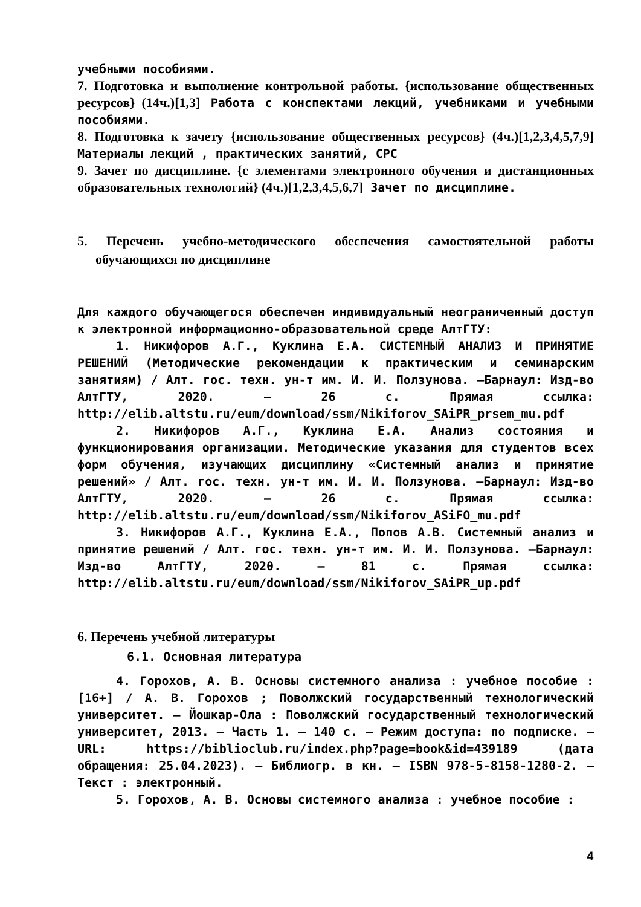учебными пособиями.
7. Подготовка и выполнение контрольной работы. {использование общественных ресурсов} (14ч.)[1,3] Работа с конспектами лекций, учебниками и учебными пособиями.
8. Подготовка к зачету {использование общественных ресурсов} (4ч.)[1,2,3,4,5,7,9] Материалы лекций , практических занятий, СРС
9. Зачет по дисциплине. {с элементами электронного обучения и дистанционных образовательных технологий} (4ч.)[1,2,3,4,5,6,7] Зачет по дисциплине.
5. Перечень учебно-методического обеспечения самостоятельной работы обучающихся по дисциплине
Для каждого обучающегося обеспечен индивидуальный неограниченный доступ к электронной информационно-образовательной среде АлтГТУ:
1. Никифоров А.Г., Куклина Е.А. СИСТЕМНЫЙ АНАЛИЗ И ПРИНЯТИЕ РЕШЕНИЙ (Методические рекомендации к практическим и семинарским занятиям) / Алт. гос. техн. ун-т им. И. И. Ползунова. –Барнаул: Изд-во АлтГТУ, 2020. – 26 с. Прямая ссылка: http://elib.altstu.ru/eum/download/ssm/Nikiforov_SAiPR_prsem_mu.pdf
2. Никифоров А.Г., Куклина Е.А. Анализ состояния и функционирования организации. Методические указания для студентов всех форм обучения, изучающих дисциплину «Системный анализ и принятие решений» / Алт. гос. техн. ун-т им. И. И. Ползунова. –Барнаул: Изд-во АлтГТУ, 2020. – 26 с. Прямая ссылка: http://elib.altstu.ru/eum/download/ssm/Nikiforov_ASiFO_mu.pdf
3. Никифоров А.Г., Куклина Е.А., Попов А.В. Системный анализ и принятие решений / Алт. гос. техн. ун-т им. И. И. Ползунова. –Барнаул: Изд-во АлтГТУ, 2020. – 81 с. Прямая ссылка: http://elib.altstu.ru/eum/download/ssm/Nikiforov_SAiPR_up.pdf
6. Перечень учебной литературы
6.1. Основная литература
4. Горохов, А. В. Основы системного анализа : учебное пособие : [16+] / А. В. Горохов ; Поволжский государственный технологический университет. – Йошкар-Ола : Поволжский государственный технологический университет, 2013. – Часть 1. – 140 с. – Режим доступа: по подписке. – URL: https://biblioclub.ru/index.php?page=book&id=439189 (дата обращения: 25.04.2023). – Библиогр. в кн. – ISBN 978-5-8158-1280-2. – Текст : электронный.
5. Горохов, А. В. Основы системного анализа : учебное пособие :
4